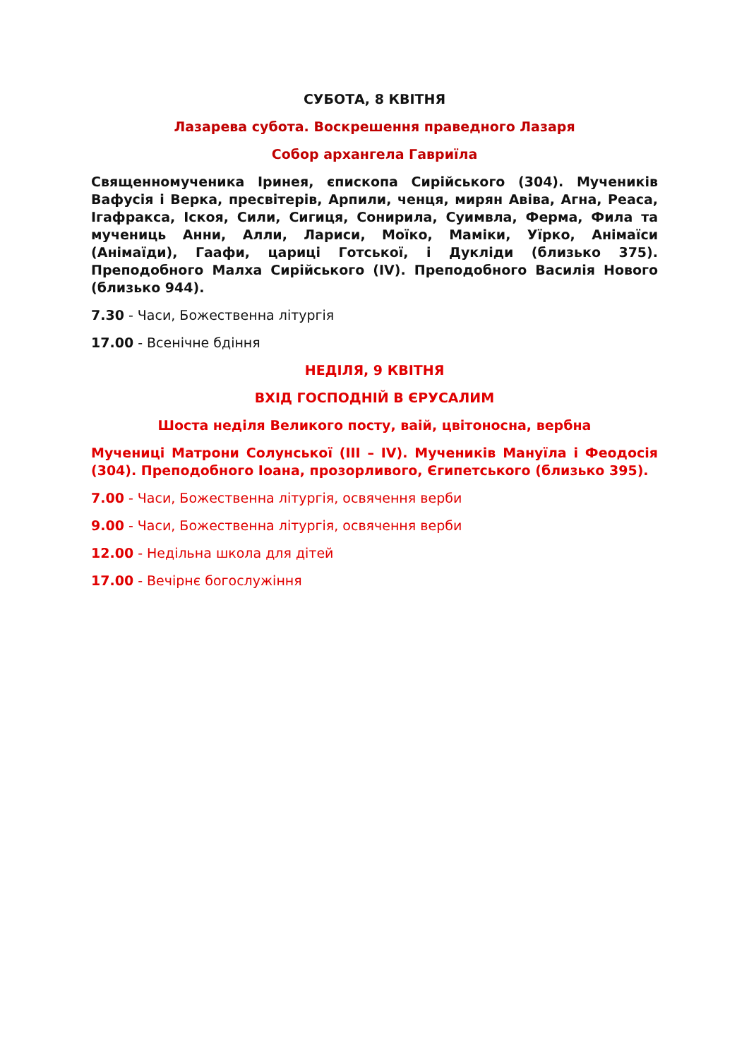СУБОТА, 8 КВІТНЯ
Лазарева субота. Воскрешення праведного Лазаря
Собор архангела Гавриїла
Священномученика Іринея, єпископа Сирійського (304). Мучеників Вафусія і Верка, пресвітерів, Арпили, ченця, мирян Авіва, Агна, Реаса, Ігафракса, Іскоя, Сили, Сигиця, Сонирила, Суимвла, Ферма, Фила та мучениць Анни, Алли, Лариси, Моїко, Маміки, Уїрко, Анімаїси (Анімаїди), Гаафи, цариці Готської, і Дукліди (близько 375). Преподобного Малха Сирійського (IV). Преподобного Василія Нового (близько 944).
7.30 - Часи, Божественна літургія
17.00 - Всенічне бдіння
НЕДІЛЯ, 9 КВІТНЯ
ВХІД ГОСПОДНІЙ В ЄРУСАЛИМ
Шоста неділя Великого посту, ваій, цвітоносна, вербна
Мучениці Матрони Солунської (III – IV). Мучеників Мануїла і Феодосія (304). Преподобного Іоана, прозорливого, Єгипетського (близько 395).
7.00 - Часи, Божественна літургія, освячення верби
9.00 - Часи, Божественна літургія, освячення верби
12.00 - Недільна школа для дітей
17.00 - Вечірнє богослужіння